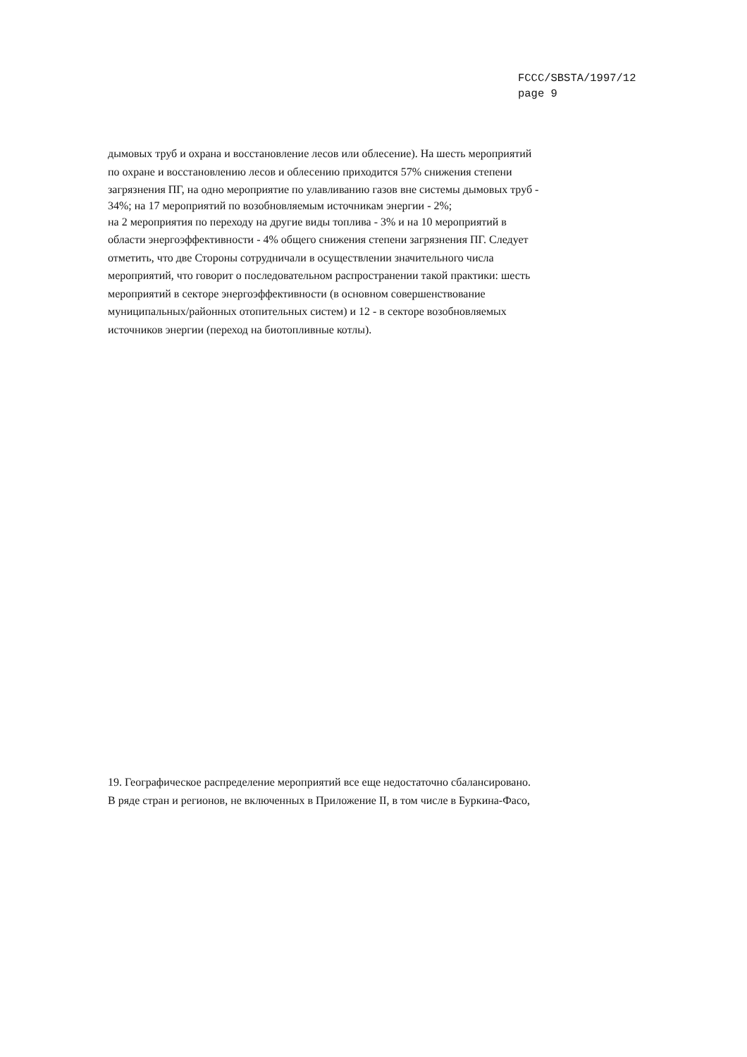FCCC/SBSTA/1997/12
page 9
дымовых труб и охрана и восстановление лесов или облесение). На шесть мероприятий
по охране и восстановлению лесов и облесению приходится 57% снижения степени
загрязнения ПГ, на одно мероприятие по улавливанию газов вне системы дымовых труб -
34%; на 17 мероприятий по возобновляемым источникам энергии - 2%;
на 2 мероприятия по переходу на другие виды топлива - 3% и на 10 мероприятий в
области энергоэффективности - 4% общего снижения степени загрязнения ПГ. Следует
отметить, что две Стороны сотрудничали в осуществлении значительного числа
мероприятий, что говорит о последовательном распространении такой практики: шесть
мероприятий в секторе энергоэффективности (в основном совершенствование
муниципальных/районных отопительных систем) и 12 - в секторе возобновляемых
источников энергии (переход на биотопливные котлы).
19. Географическое распределение мероприятий все еще недостаточно сбалансировано.
В ряде стран и регионов, не включенных в Приложение II, в том числе в Буркина-Фасо,